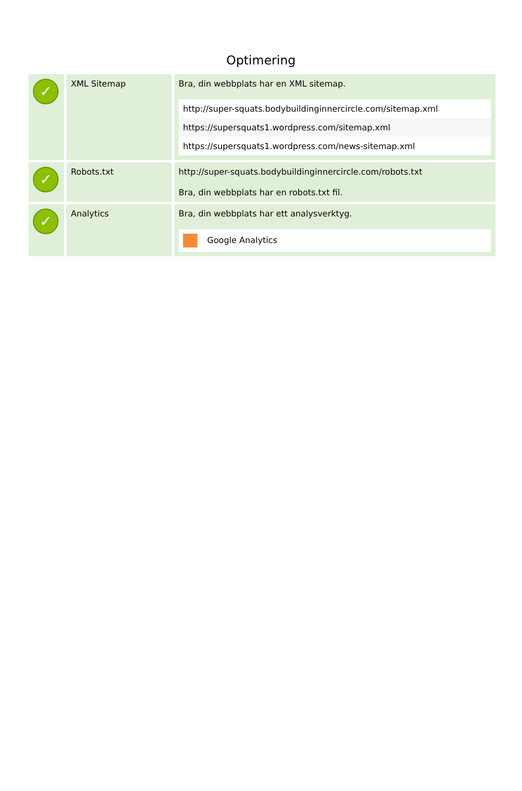Optimering
| ✓ | XML Sitemap | Bra, din webbplats har en XML sitemap. / http://super-squats.bodybuildinginnercircle.com/sitemap.xml / / https://supersquats1.wordpress.com/sitemap.xml / / https://supersquats1.wordpress.com/news-sitemap.xml / |
| ✓ | Robots.txt | http://super-squats.bodybuildinginnercircle.com/robots.txt Bra, din webbplats har en robots.txt fil. |
| ✓ | Analytics | Bra, din webbplats har ett analysverktyg. / Google Analytics / |